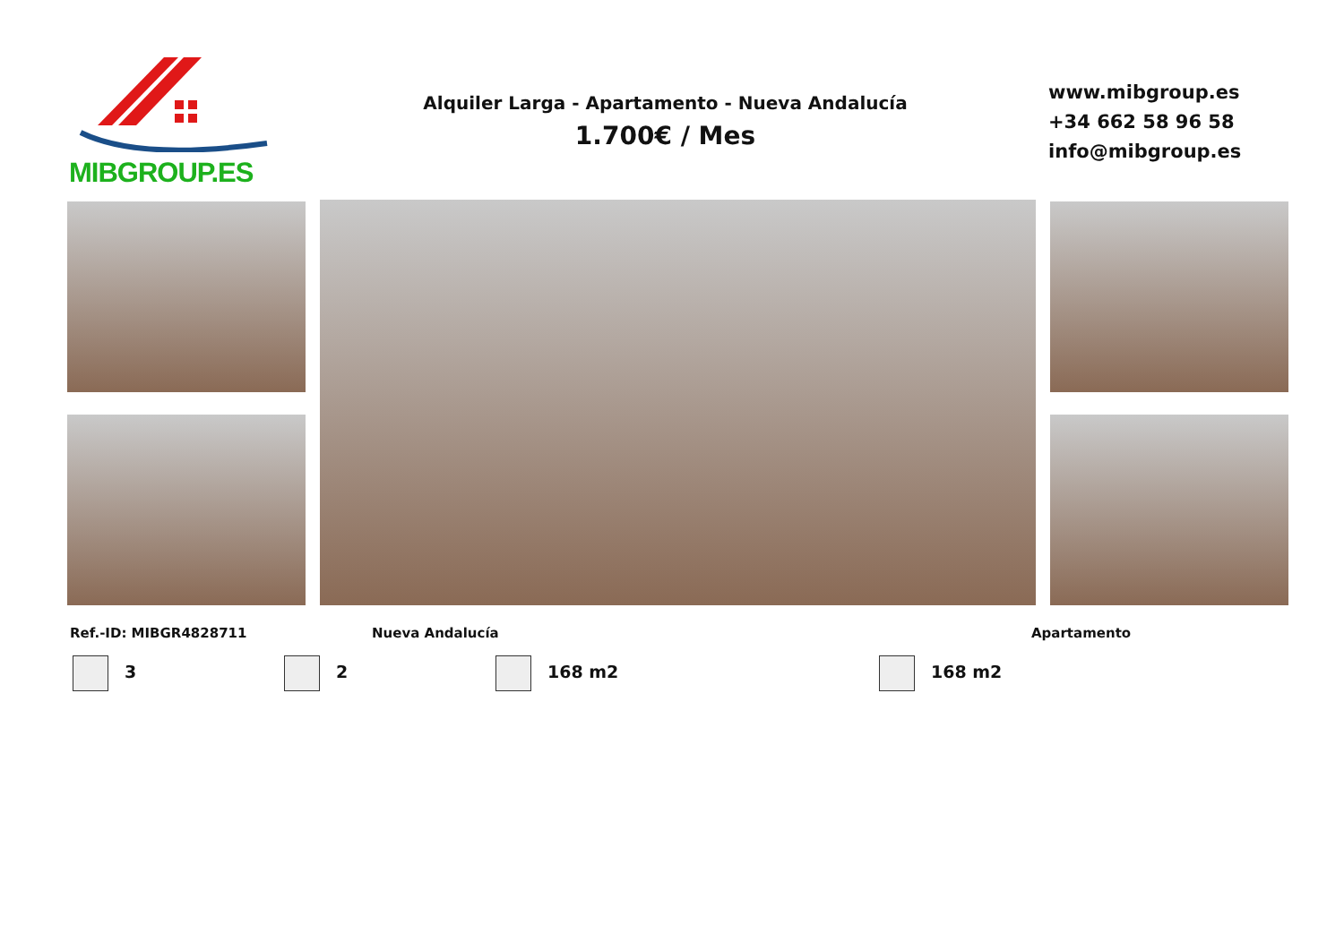MIBGROUP.ES
Alquiler Larga - Apartamento - Nueva Andalucía
1.700€ / Mes
www.mibgroup.es
+34 662 58 96 58
info@mibgroup.es
Ref.-ID: MIBGR4828711 Nueva Andalucía Apartamento
3 2 168 m2 168 m2